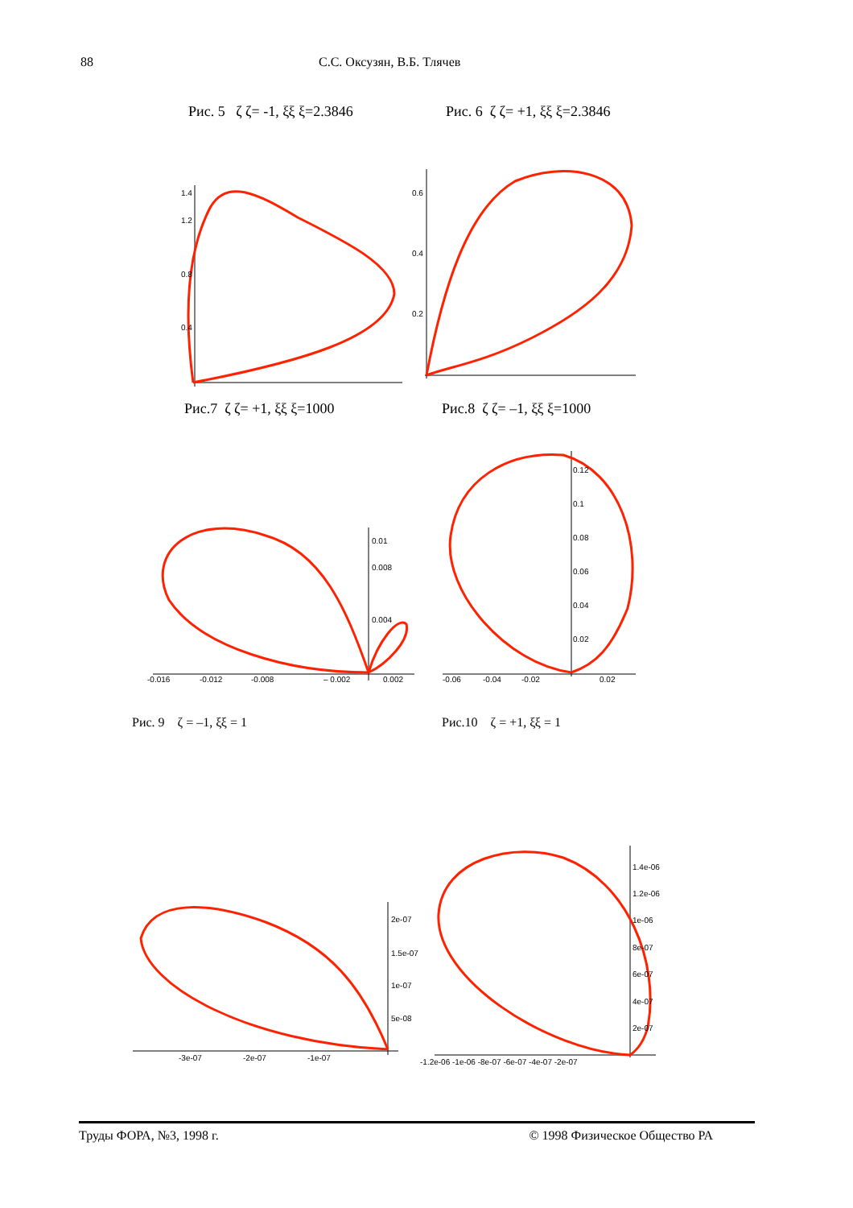88 С.С. Оксузян, В.Б. Тлячев
Рис. 5 ζ ζ= -1, ξξ ξ=2.3846 Рис. 6 ζ ζ= +1, ξξ ξ=2.3846
1.4
1.2
0.8
0.4
0.6
0.4
0.2
Рис.7 ζ ζ= +1, ξξ ξ=1000 Рис.8 ζ ζ= –1, ξξ ξ=1000
0.01
0.008
0.004
-0.016
-0.012
-0.008
– 0.002
0.002
0.12
0.1
0.08
0.06
0.04
0.02
-0.06
-0.04
-0.02
0.02
Рис. 9 ζ = –1, ξξ = 1 Рис.10 ζ = +1, ξξ = 1
2e-07
1.5e-07
1e-07
5e-08
-3e-07
-2e-07
-1e-07
1.4e-06
1.2e-06
1e-06
8e-07
6e-07
4e-07
2e-07
-1.2e-06 -1e-06 -8e-07 -6e-07 -4e-07 -2e-07
Труды ФОРА, №3, 1998 г. © 1998 Физическое Общество РА